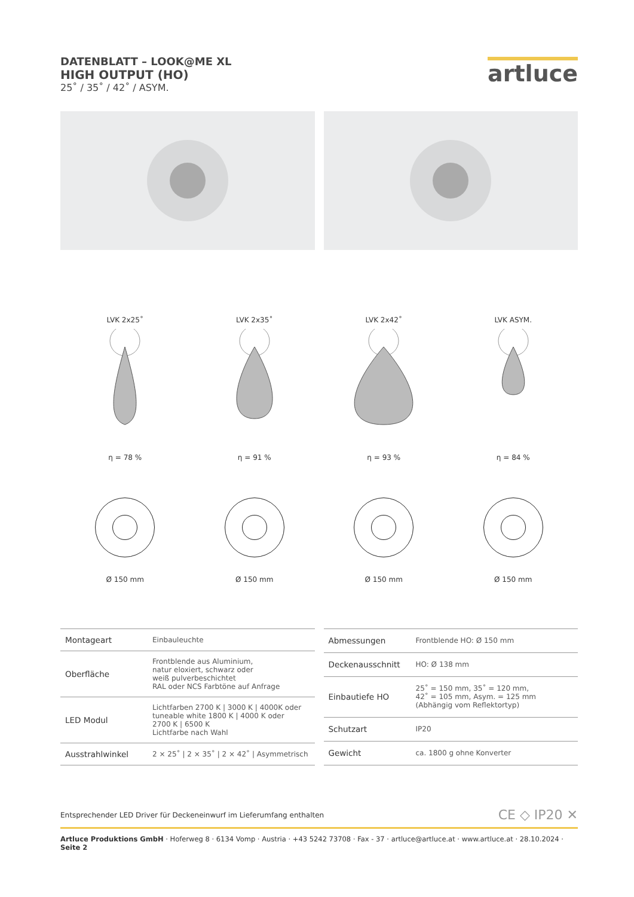DATENBLATT – LOOK@ME XL
HIGH OUTPUT (HO)
25˚ / 35˚ / 42˚ / ASYM.
artluce
LVK 2x25˚
η = 78 %
LVK 2x35˚
η = 91 %
LVK 2x42˚
η = 93 %
LVK ASYM.
η = 84 %
Ø 150 mm Ø 150 mm Ø 150 mm Ø 150 mm
| Montageart | Einbauleuchte |
| Oberfläche | Frontblende aus Aluminium, natur eloxiert, schwarz oder weiß pulverbeschichtet RAL oder NCS Farbtöne auf Anfrage |
| LED Modul | Lichtfarben 2700 K / 3000 K / 4000K oder tuneable white 1800 K / 4000 K oder 2700 K / 6500 K Lichtfarbe nach Wahl |
| Ausstrahlwinkel | 2 × 25˚ / 2 × 35˚ / 2 × 42˚ / Asymmetrisch |
| Abmessungen | Frontblende HO: Ø 150 mm |
| Deckenausschnitt | HO: Ø 138 mm |
| Einbautiefe HO | 25˚ = 150 mm, 35˚ = 120 mm, 42˚ = 105 mm, Asym. = 125 mm (Abhängig vom Reflektortyp) |
| Schutzart | IP20 |
| Gewicht | ca. 1800 g ohne Konverter |
Entsprechender LED Driver für Deckeneinwurf im Lieferumfang enthalten CE ◇ IP20 ✕
Artluce Produktions GmbH · Hoferweg 8 · 6134 Vomp · Austria · +43 5242 73708 · Fax - 37 · artluce@artluce.at · www.artluce.at · 28.10.2024 · Seite 2